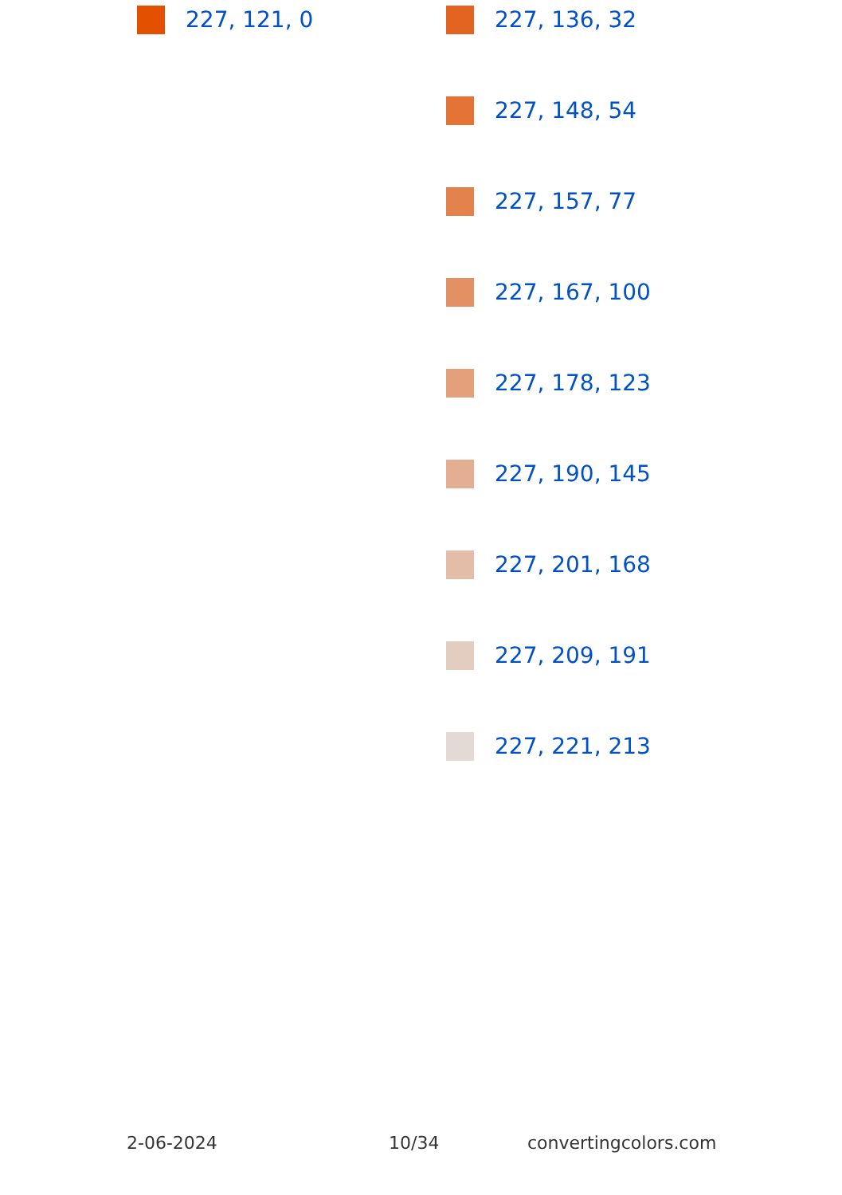227, 121, 0
227, 136, 32
227, 148, 54
227, 157, 77
227, 167, 100
227, 178, 123
227, 190, 145
227, 201, 168
227, 209, 191
227, 221, 213
2-06-2024 10/34 convertingcolors.com